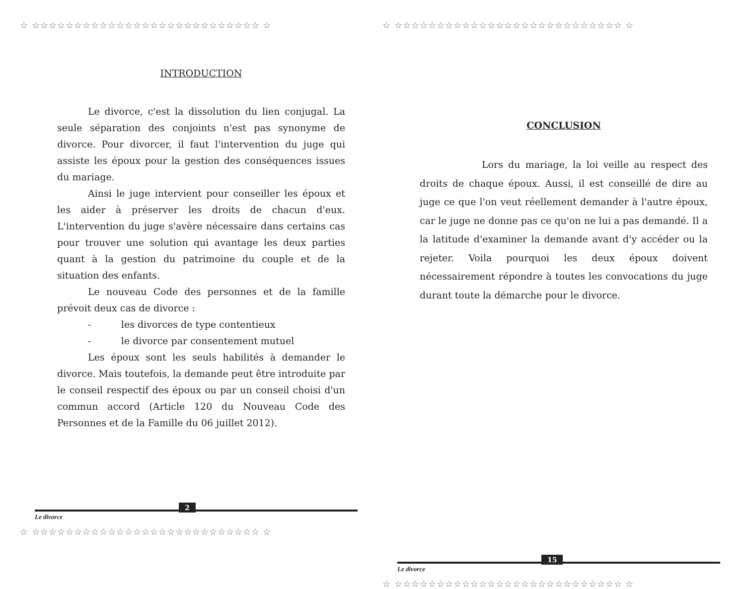☆ ☆☆☆☆☆☆☆☆☆☆☆☆☆☆☆☆☆☆☆☆☆☆☆☆☆☆☆ ☆
INTRODUCTION
Le divorce, c'est la dissolution du lien conjugal. La seule séparation des conjoints n'est pas synonyme de divorce. Pour divorcer, il faut l'intervention du juge qui assiste les époux pour la gestion des conséquences issues du mariage.
Ainsi le juge intervient pour conseiller les époux et les aider à préserver les droits de chacun d'eux. L'intervention du juge s'avère nécessaire dans certains cas pour trouver une solution qui avantage les deux parties quant à la gestion du patrimoine du couple et de la situation des enfants.
Le nouveau Code des personnes et de la famille prévoit deux cas de divorce :
- les divorces de type contentieux
- le divorce par consentement mutuel
Les époux sont les seuls habilités à demander le divorce. Mais toutefois, la demande peut être introduite par le conseil respectif des époux ou par un conseil choisi d'un commun accord (Article 120 du Nouveau Code des Personnes et de la Famille du 06 juillet 2012).
2
Le divorce
☆ ☆☆☆☆☆☆☆☆☆☆☆☆☆☆☆☆☆☆☆☆☆☆☆☆☆☆☆ ☆
☆ ☆☆☆☆☆☆☆☆☆☆☆☆☆☆☆☆☆☆☆☆☆☆☆☆☆☆☆ ☆
CONCLUSION
Lors du mariage, la loi veille au respect des droits de chaque époux. Aussi, il est conseillé de dire au juge ce que l'on veut réellement demander à l'autre époux, car le juge ne donne pas ce qu'on ne lui a pas demandé. Il a la latitude d'examiner la demande avant d'y accéder ou la rejeter. Voila pourquoi les deux époux doivent nécessairement répondre à toutes les convocations du juge durant toute la démarche pour le divorce.
15
Le divorce
☆ ☆☆☆☆☆☆☆☆☆☆☆☆☆☆☆☆☆☆☆☆☆☆☆☆☆☆☆ ☆